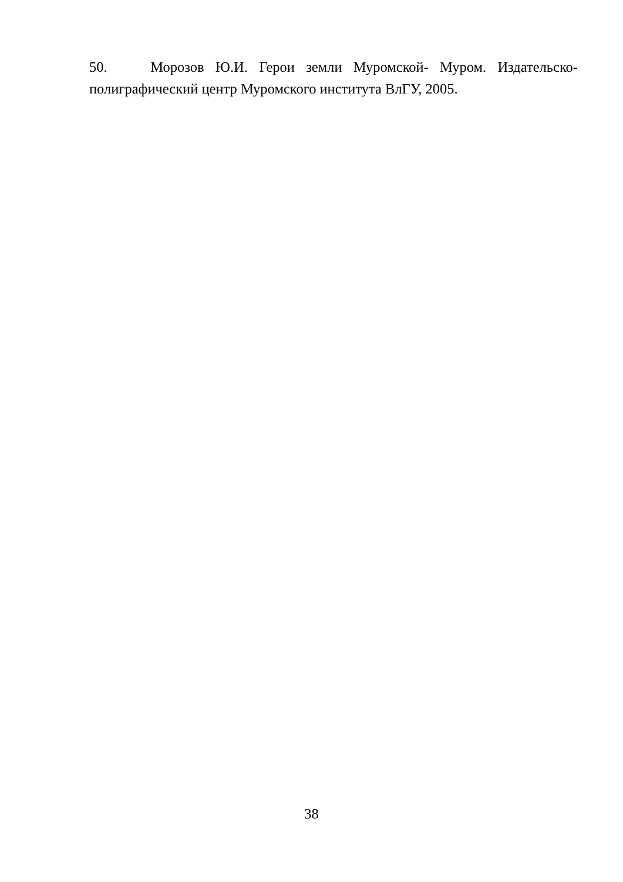50. Морозов Ю.И. Герои земли Муромской- Муром. Издательско-полиграфический центр Муромского института ВлГУ, 2005.
38